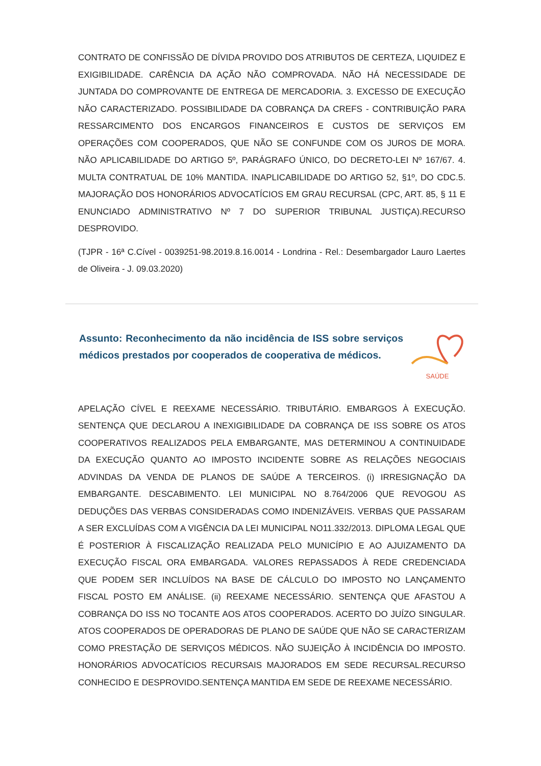CONTRATO DE CONFISSÃO DE DÍVIDA PROVIDO DOS ATRIBUTOS DE CERTEZA, LIQUIDEZ E EXIGIBILIDADE. CARÊNCIA DA AÇÃO NÃO COMPROVADA. NÃO HÁ NECESSIDADE DE JUNTADA DO COMPROVANTE DE ENTREGA DE MERCADORIA. 3. EXCESSO DE EXECUÇÃO NÃO CARACTERIZADO. POSSIBILIDADE DA COBRANÇA DA CREFS - CONTRIBUIÇÃO PARA RESSARCIMENTO DOS ENCARGOS FINANCEIROS E CUSTOS DE SERVIÇOS EM OPERAÇÕES COM COOPERADOS, QUE NÃO SE CONFUNDE COM OS JUROS DE MORA. NÃO APLICABILIDADE DO ARTIGO 5º, PARÁGRAFO ÚNICO, DO DECRETO-LEI Nº 167/67. 4. MULTA CONTRATUAL DE 10% MANTIDA. INAPLICABILIDADE DO ARTIGO 52, §1º, DO CDC.5. MAJORAÇÃO DOS HONORÁRIOS ADVOCATÍCIOS EM GRAU RECURSAL (CPC, ART. 85, § 11 E ENUNCIADO ADMINISTRATIVO Nº 7 DO SUPERIOR TRIBUNAL JUSTIÇA).RECURSO DESPROVIDO.
(TJPR - 16ª C.Cível - 0039251-98.2019.8.16.0014 - Londrina - Rel.: Desembargador Lauro Laertes de Oliveira - J. 09.03.2020)
Assunto: Reconhecimento da não incidência de ISS sobre serviços médicos prestados por cooperados de cooperativa de médicos.
SAÚDE
APELAÇÃO CÍVEL E REEXAME NECESSÁRIO. TRIBUTÁRIO. EMBARGOS À EXECUÇÃO. SENTENÇA QUE DECLAROU A INEXIGIBILIDADE DA COBRANÇA DE ISS SOBRE OS ATOS COOPERATIVOS REALIZADOS PELA EMBARGANTE, MAS DETERMINOU A CONTINUIDADE DA EXECUÇÃO QUANTO AO IMPOSTO INCIDENTE SOBRE AS RELAÇÕES NEGOCIAIS ADVINDAS DA VENDA DE PLANOS DE SAÚDE A TERCEIROS. (i) IRRESIGNAÇÃO DA EMBARGANTE. DESCABIMENTO. LEI MUNICIPAL NO 8.764/2006 QUE REVOGOU AS DEDUÇÕES DAS VERBAS CONSIDERADAS COMO INDENIZÁVEIS. VERBAS QUE PASSARAM A SER EXCLUÍDAS COM A VIGÊNCIA DA LEI MUNICIPAL NO11.332/2013. DIPLOMA LEGAL QUE É POSTERIOR À FISCALIZAÇÃO REALIZADA PELO MUNICÍPIO E AO AJUIZAMENTO DA EXECUÇÃO FISCAL ORA EMBARGADA. VALORES REPASSADOS À REDE CREDENCIADA QUE PODEM SER INCLUÍDOS NA BASE DE CÁLCULO DO IMPOSTO NO LANÇAMENTO FISCAL POSTO EM ANÁLISE. (ii) REEXAME NECESSÁRIO. SENTENÇA QUE AFASTOU A COBRANÇA DO ISS NO TOCANTE AOS ATOS COOPERADOS. ACERTO DO JUÍZO SINGULAR. ATOS COOPERADOS DE OPERADORAS DE PLANO DE SAÚDE QUE NÃO SE CARACTERIZAM COMO PRESTAÇÃO DE SERVIÇOS MÉDICOS. NÃO SUJEIÇÃO À INCIDÊNCIA DO IMPOSTO. HONORÁRIOS ADVOCATÍCIOS RECURSAIS MAJORADOS EM SEDE RECURSAL.RECURSO CONHECIDO E DESPROVIDO.SENTENÇA MANTIDA EM SEDE DE REEXAME NECESSÁRIO.